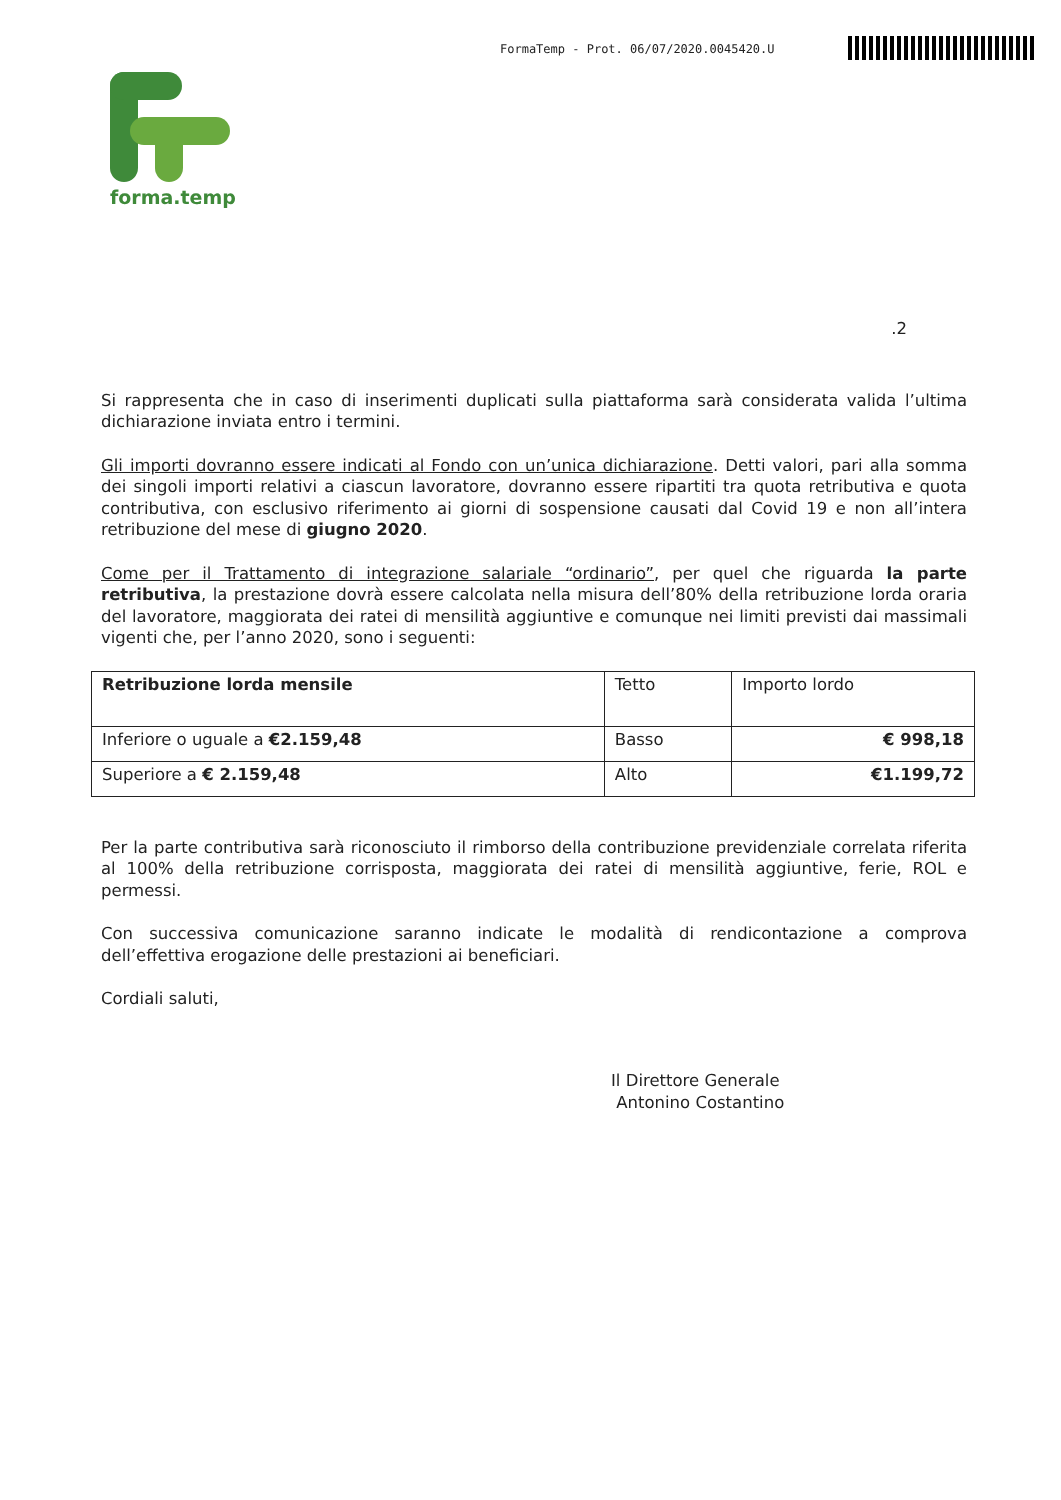FormaTemp - Prot. 06/07/2020.0045420.U
forma.temp
.2
Si rappresenta che in caso di inserimenti duplicati sulla piattaforma sarà considerata valida l’ultima dichiarazione inviata entro i termini.
Gli importi dovranno essere indicati al Fondo con un’unica dichiarazione. Detti valori, pari alla somma dei singoli importi relativi a ciascun lavoratore, dovranno essere ripartiti tra quota retributiva e quota contributiva, con esclusivo riferimento ai giorni di sospensione causati dal Covid 19 e non all’intera retribuzione del mese di giugno 2020.
Come per il Trattamento di integrazione salariale “ordinario”, per quel che riguarda la parte retributiva, la prestazione dovrà essere calcolata nella misura dell’80% della retribuzione lorda oraria del lavoratore, maggiorata dei ratei di mensilità aggiuntive e comunque nei limiti previsti dai massimali vigenti che, per l’anno 2020, sono i seguenti:
| Retribuzione lorda mensile | Tetto | Importo lordo |
| Inferiore o uguale a €2.159,48 | Basso | € 998,18 |
| Superiore a € 2.159,48 | Alto | €1.199,72 |
Per la parte contributiva sarà riconosciuto il rimborso della contribuzione previdenziale correlata riferita al 100% della retribuzione corrisposta, maggiorata dei ratei di mensilità aggiuntive, ferie, ROL e permessi.
Con successiva comunicazione saranno indicate le modalità di rendicontazione a comprova dell’effettiva erogazione delle prestazioni ai beneficiari.
Cordiali saluti,
Il Direttore Generale
Antonino Costantino